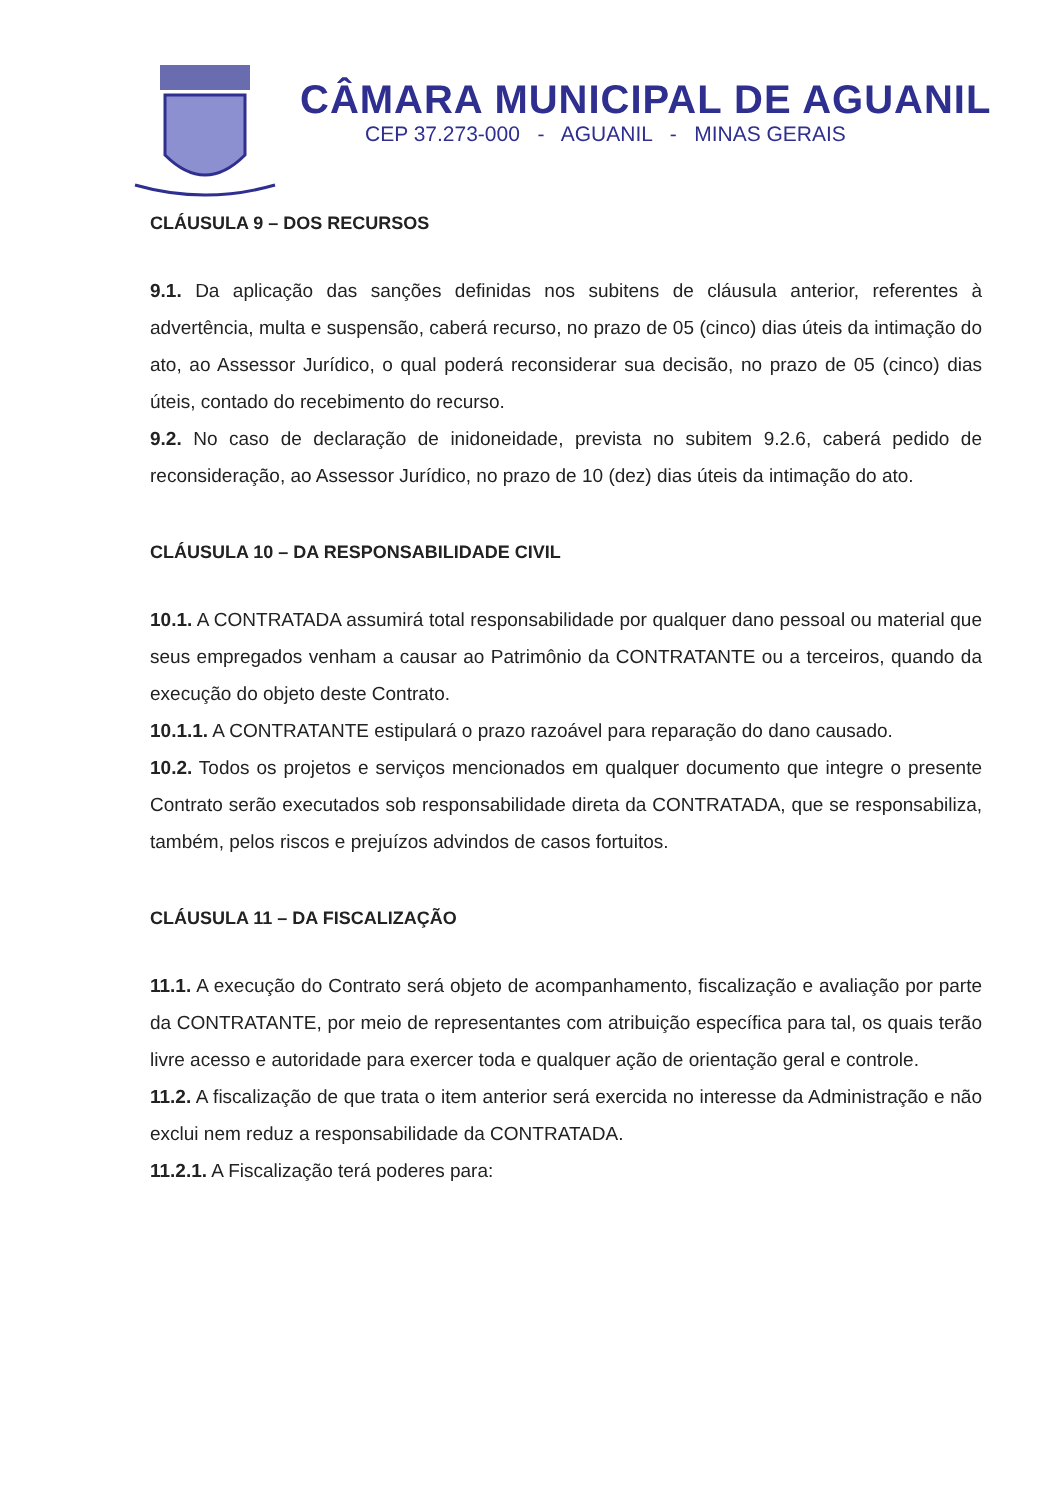CÂMARA MUNICIPAL DE AGUANIL
CEP 37.273-000 - AGUANIL - MINAS GERAIS
CLÁUSULA 9 – DOS RECURSOS
9.1. Da aplicação das sanções definidas nos subitens de cláusula anterior, referentes à advertência, multa e suspensão, caberá recurso, no prazo de 05 (cinco) dias úteis da intimação do ato, ao Assessor Jurídico, o qual poderá reconsiderar sua decisão, no prazo de 05 (cinco) dias úteis, contado do recebimento do recurso.
9.2. No caso de declaração de inidoneidade, prevista no subitem 9.2.6, caberá pedido de reconsideração, ao Assessor Jurídico, no prazo de 10 (dez) dias úteis da intimação do ato.
CLÁUSULA 10 – DA RESPONSABILIDADE CIVIL
10.1. A CONTRATADA assumirá total responsabilidade por qualquer dano pessoal ou material que seus empregados venham a causar ao Patrimônio da CONTRATANTE ou a terceiros, quando da execução do objeto deste Contrato.
10.1.1. A CONTRATANTE estipulará o prazo razoável para reparação do dano causado.
10.2. Todos os projetos e serviços mencionados em qualquer documento que integre o presente Contrato serão executados sob responsabilidade direta da CONTRATADA, que se responsabiliza, também, pelos riscos e prejuízos advindos de casos fortuitos.
CLÁUSULA 11 – DA FISCALIZAÇÃO
11.1. A execução do Contrato será objeto de acompanhamento, fiscalização e avaliação por parte da CONTRATANTE, por meio de representantes com atribuição específica para tal, os quais terão livre acesso e autoridade para exercer toda e qualquer ação de orientação geral e controle.
11.2. A fiscalização de que trata o item anterior será exercida no interesse da Administração e não exclui nem reduz a responsabilidade da CONTRATADA.
11.2.1. A Fiscalização terá poderes para: